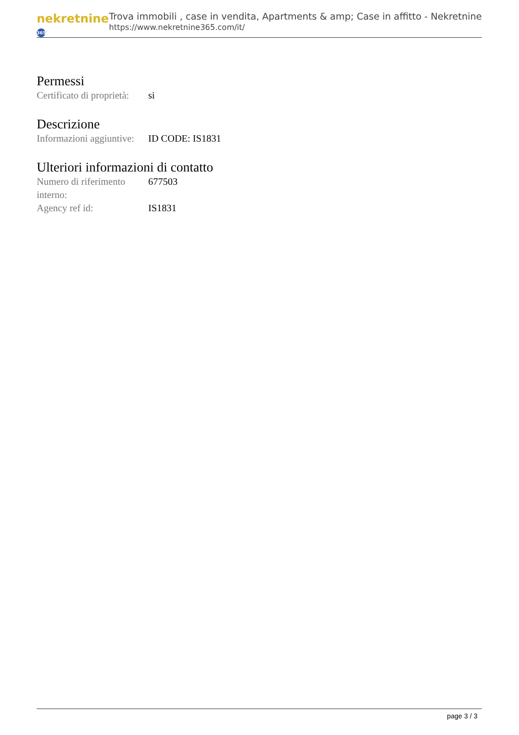nekretnine 365
Trova immobili , case in vendita, Apartments & amp; Case in affitto - Nekretnine
https://www.nekretnine365.com/it/
Permessi
| Certificato di proprietà: | si |
Descrizione
| Informazioni aggiuntive: | ID CODE: IS1831 |
Ulteriori informazioni di contatto
| Numero di riferimento interno: | 677503 |
| Agency ref id: | IS1831 |
page 3 / 3